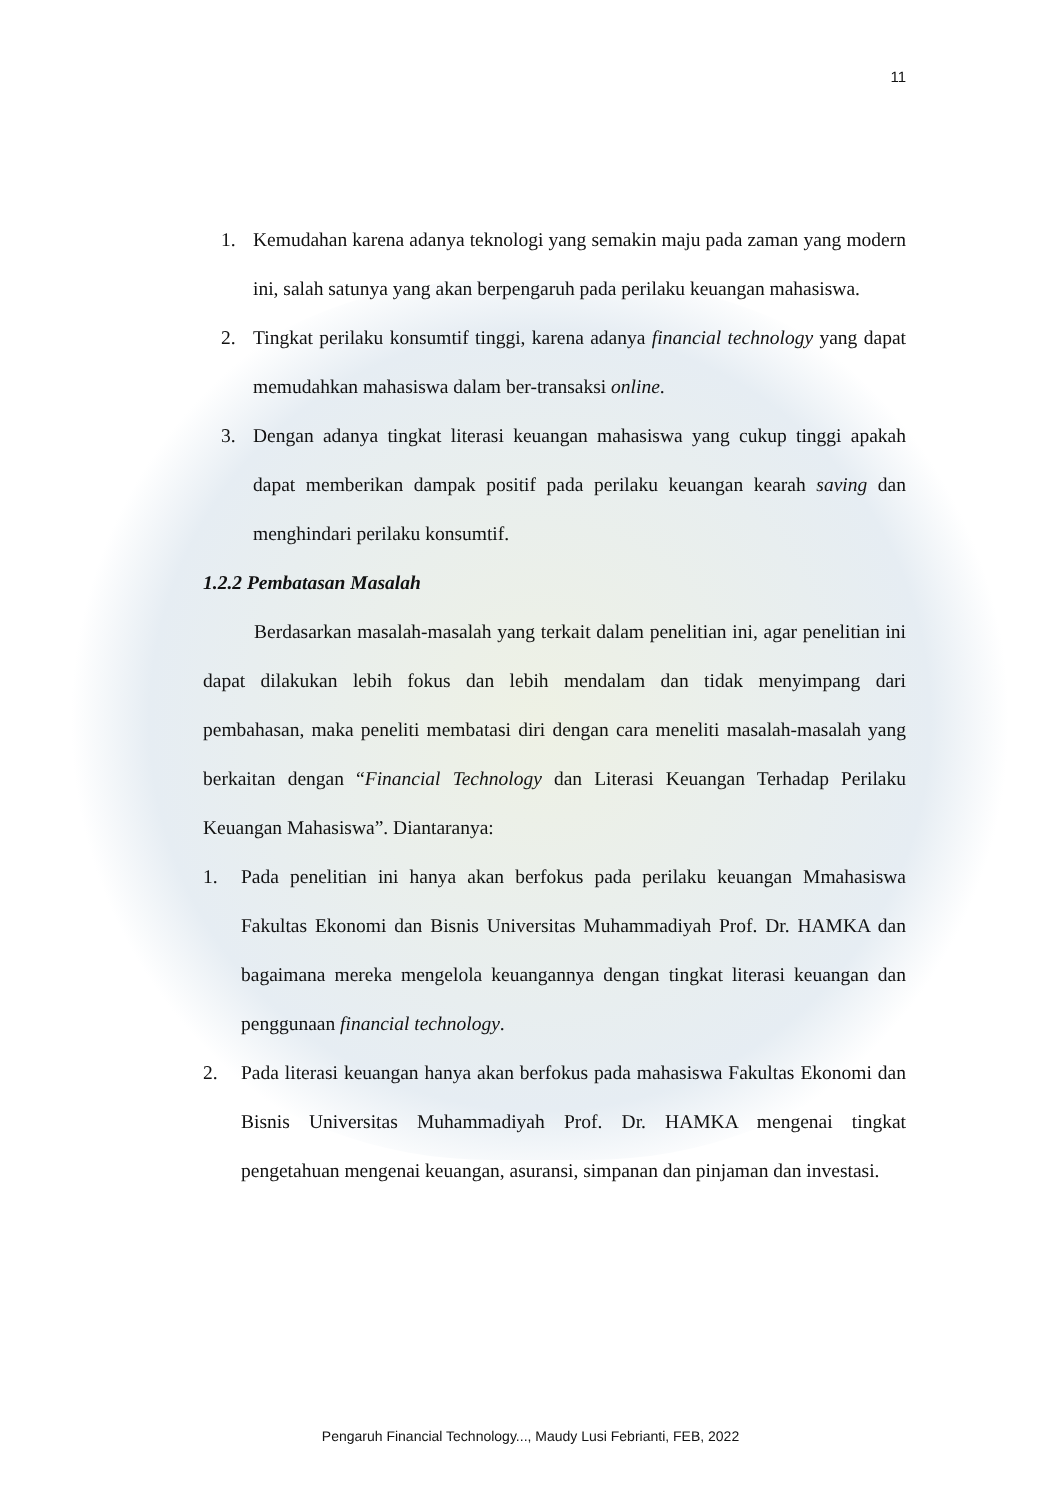11
1. Kemudahan karena adanya teknologi yang semakin maju pada zaman yang modern ini, salah satunya yang akan berpengaruh pada perilaku keuangan mahasiswa.
2. Tingkat perilaku konsumtif tinggi, karena adanya financial technology yang dapat memudahkan mahasiswa dalam ber-transaksi online.
3. Dengan adanya tingkat literasi keuangan mahasiswa yang cukup tinggi apakah dapat memberikan dampak positif pada perilaku keuangan kearah saving dan menghindari perilaku konsumtif.
1.2.2 Pembatasan Masalah
Berdasarkan masalah-masalah yang terkait dalam penelitian ini, agar penelitian ini dapat dilakukan lebih fokus dan lebih mendalam dan tidak menyimpang dari pembahasan, maka peneliti membatasi diri dengan cara meneliti masalah-masalah yang berkaitan dengan “Financial Technology dan Literasi Keuangan Terhadap Perilaku Keuangan Mahasiswa”. Diantaranya:
1. Pada penelitian ini hanya akan berfokus pada perilaku keuangan Mmahasiswa Fakultas Ekonomi dan Bisnis Universitas Muhammadiyah Prof. Dr. HAMKA dan bagaimana mereka mengelola keuangannya dengan tingkat literasi keuangan dan penggunaan financial technology.
2. Pada literasi keuangan hanya akan berfokus pada mahasiswa Fakultas Ekonomi dan Bisnis Universitas Muhammadiyah Prof. Dr. HAMKA mengenai tingkat pengetahuan mengenai keuangan, asuransi, simpanan dan pinjaman dan investasi.
Pengaruh Financial Technology..., Maudy Lusi Febrianti, FEB, 2022